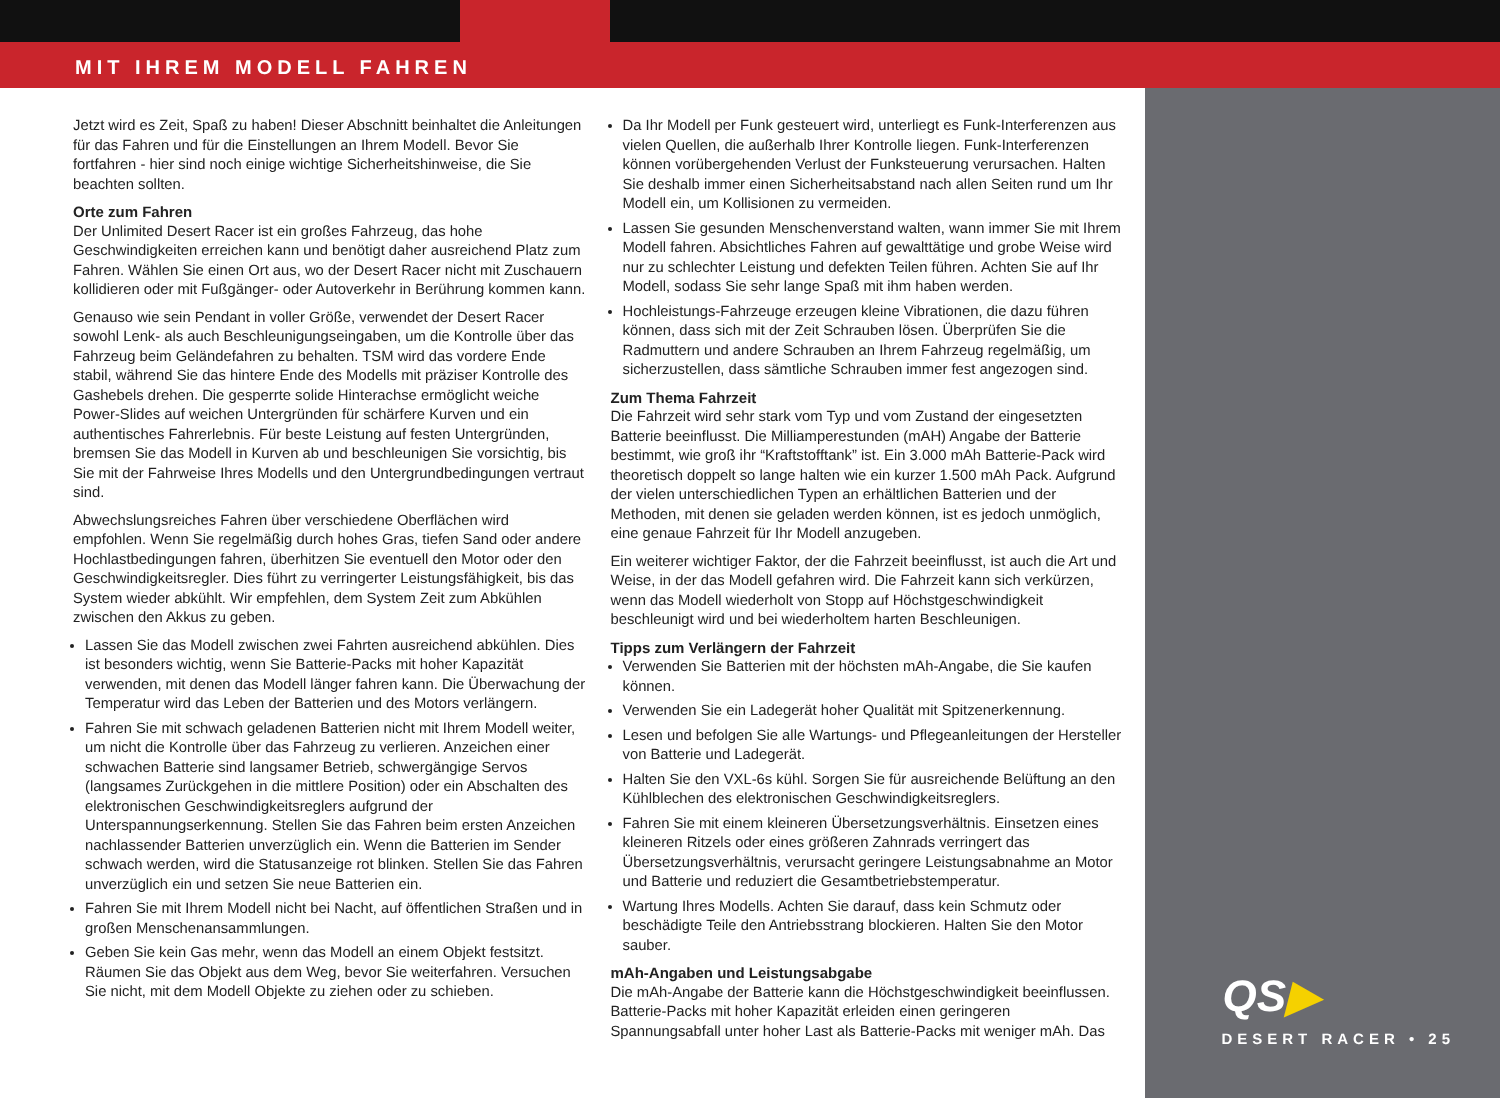MIT IHREM MODELL FAHREN
QS▶
DESERT RACER • 25
Jetzt wird es Zeit, Spaß zu haben! Dieser Abschnitt beinhaltet die Anleitungen für das Fahren und für die Einstellungen an Ihrem Modell. Bevor Sie fortfahren - hier sind noch einige wichtige Sicherheitshinweise, die Sie beachten sollten.
Orte zum Fahren
Der Unlimited Desert Racer ist ein großes Fahrzeug, das hohe Geschwindigkeiten erreichen kann und benötigt daher ausreichend Platz zum Fahren. Wählen Sie einen Ort aus, wo der Desert Racer nicht mit Zuschauern kollidieren oder mit Fußgänger- oder Autoverkehr in Berührung kommen kann.
Genauso wie sein Pendant in voller Größe, verwendet der Desert Racer sowohl Lenk- als auch Beschleunigungseingaben, um die Kontrolle über das Fahrzeug beim Geländefahren zu behalten. TSM wird das vordere Ende stabil, während Sie das hintere Ende des Modells mit präziser Kontrolle des Gashebels drehen. Die gesperrte solide Hinterachse ermöglicht weiche Power-Slides auf weichen Untergründen für schärfere Kurven und ein authentisches Fahrerlebnis. Für beste Leistung auf festen Untergründen, bremsen Sie das Modell in Kurven ab und beschleunigen Sie vorsichtig, bis Sie mit der Fahrweise Ihres Modells und den Untergrundbedingungen vertraut sind.
Abwechslungsreiches Fahren über verschiedene Oberflächen wird empfohlen. Wenn Sie regelmäßig durch hohes Gras, tiefen Sand oder andere Hochlastbedingungen fahren, überhitzen Sie eventuell den Motor oder den Geschwindigkeitsregler. Dies führt zu verringerter Leistungsfähigkeit, bis das System wieder abkühlt. Wir empfehlen, dem System Zeit zum Abkühlen zwischen den Akkus zu geben.
Lassen Sie das Modell zwischen zwei Fahrten ausreichend abkühlen. Dies ist besonders wichtig, wenn Sie Batterie-Packs mit hoher Kapazität verwenden, mit denen das Modell länger fahren kann. Die Überwachung der Temperatur wird das Leben der Batterien und des Motors verlängern.
Fahren Sie mit schwach geladenen Batterien nicht mit Ihrem Modell weiter, um nicht die Kontrolle über das Fahrzeug zu verlieren. Anzeichen einer schwachen Batterie sind langsamer Betrieb, schwergängige Servos (langsames Zurückgehen in die mittlere Position) oder ein Abschalten des elektronischen Geschwindigkeitsreglers aufgrund der Unterspannungserkennung. Stellen Sie das Fahren beim ersten Anzeichen nachlassender Batterien unverzüglich ein. Wenn die Batterien im Sender schwach werden, wird die Statusanzeige rot blinken. Stellen Sie das Fahren unverzüglich ein und setzen Sie neue Batterien ein.
Fahren Sie mit Ihrem Modell nicht bei Nacht, auf öffentlichen Straßen und in großen Menschenansammlungen.
Geben Sie kein Gas mehr, wenn das Modell an einem Objekt festsitzt. Räumen Sie das Objekt aus dem Weg, bevor Sie weiterfahren. Versuchen Sie nicht, mit dem Modell Objekte zu ziehen oder zu schieben.
Da Ihr Modell per Funk gesteuert wird, unterliegt es Funk-Interferenzen aus vielen Quellen, die außerhalb Ihrer Kontrolle liegen. Funk-Interferenzen können vorübergehenden Verlust der Funksteuerung verursachen. Halten Sie deshalb immer einen Sicherheitsabstand nach allen Seiten rund um Ihr Modell ein, um Kollisionen zu vermeiden.
Lassen Sie gesunden Menschenverstand walten, wann immer Sie mit Ihrem Modell fahren. Absichtliches Fahren auf gewalttätige und grobe Weise wird nur zu schlechter Leistung und defekten Teilen führen. Achten Sie auf Ihr Modell, sodass Sie sehr lange Spaß mit ihm haben werden.
Hochleistungs-Fahrzeuge erzeugen kleine Vibrationen, die dazu führen können, dass sich mit der Zeit Schrauben lösen. Überprüfen Sie die Radmuttern und andere Schrauben an Ihrem Fahrzeug regelmäßig, um sicherzustellen, dass sämtliche Schrauben immer fest angezogen sind.
Zum Thema Fahrzeit
Die Fahrzeit wird sehr stark vom Typ und vom Zustand der eingesetzten Batterie beeinflusst. Die Milliamperestunden (mAH) Angabe der Batterie bestimmt, wie groß ihr “Kraftstofftank” ist. Ein 3.000 mAh Batterie-Pack wird theoretisch doppelt so lange halten wie ein kurzer 1.500 mAh Pack. Aufgrund der vielen unterschiedlichen Typen an erhältlichen Batterien und der Methoden, mit denen sie geladen werden können, ist es jedoch unmöglich, eine genaue Fahrzeit für Ihr Modell anzugeben.
Ein weiterer wichtiger Faktor, der die Fahrzeit beeinflusst, ist auch die Art und Weise, in der das Modell gefahren wird. Die Fahrzeit kann sich verkürzen, wenn das Modell wiederholt von Stopp auf Höchstgeschwindigkeit beschleunigt wird und bei wiederholtem harten Beschleunigen.
Tipps zum Verlängern der Fahrzeit
Verwenden Sie Batterien mit der höchsten mAh-Angabe, die Sie kaufen können.
Verwenden Sie ein Ladegerät hoher Qualität mit Spitzenerkennung.
Lesen und befolgen Sie alle Wartungs- und Pflegeanleitungen der Hersteller von Batterie und Ladegerät.
Halten Sie den VXL-6s kühl. Sorgen Sie für ausreichende Belüftung an den Kühlblechen des elektronischen Geschwindigkeitsreglers.
Fahren Sie mit einem kleineren Übersetzungsverhältnis. Einsetzen eines kleineren Ritzels oder eines größeren Zahnrads verringert das Übersetzungsverhältnis, verursacht geringere Leistungsabnahme an Motor und Batterie und reduziert die Gesamtbetriebstemperatur.
Wartung Ihres Modells. Achten Sie darauf, dass kein Schmutz oder beschädigte Teile den Antriebsstrang blockieren. Halten Sie den Motor sauber.
mAh-Angaben und Leistungsabgabe
Die mAh-Angabe der Batterie kann die Höchstgeschwindigkeit beeinflussen. Batterie-Packs mit hoher Kapazität erleiden einen geringeren Spannungsabfall unter hoher Last als Batterie-Packs mit weniger mAh. Das